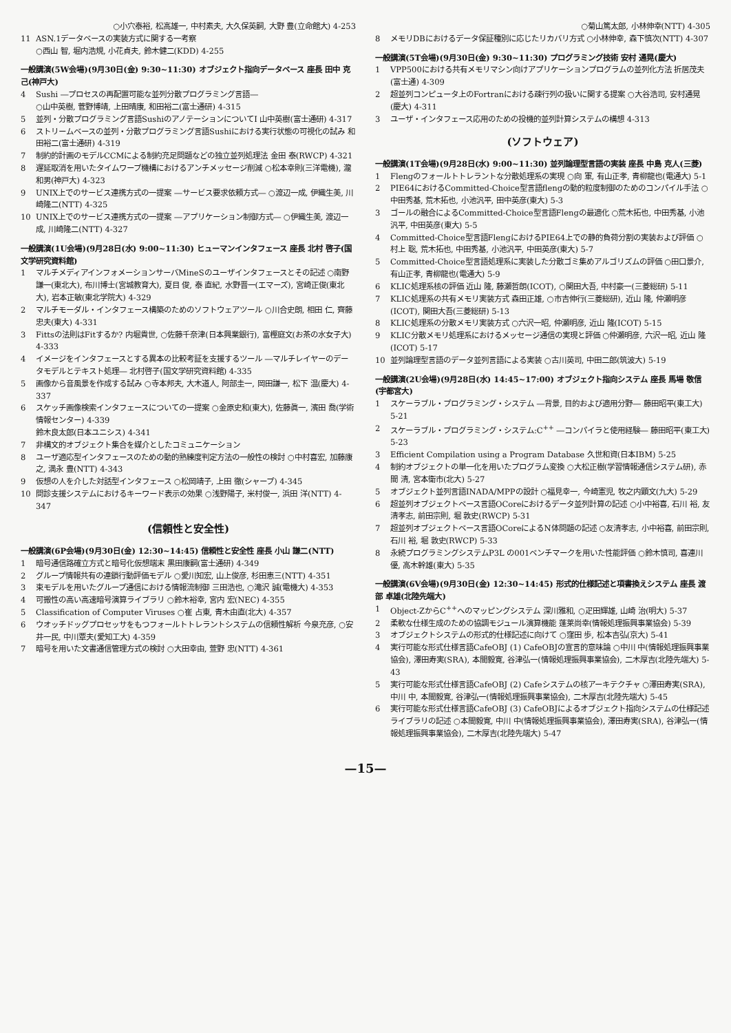○小穴泰裕, 松高雄一, 中村素夫, 大久保英嗣, 大野 豊(立命館大) 4-253
11 ASN.1データベースの実装方式に関する一考察
○西山 智, 堀内浩規, 小花貞夫, 鈴木健二(KDD) 4-255
一般講演(5W会場)(9月30日(金) 9:30~11:30) オブジェクト指向データベース 座長 田中 克己(神戸大)
4 Sushi ―プロセスの再配置可能な並列分散プログラミング言語―
○山中英樹, 菅野博靖, 上田晴康, 和田裕二(富士通研) 4-315
5 並列・分散プログラミング言語SushiのアノテーションについてI 山中英樹(富士通研) 4-317
6 ストリームベースの並列・分散プログラミング言語Sushiにおける実行状態の可視化の試み 和田裕二(富士通研) 4-319
7 制約的計画のモデルCCMによる制約充足問題などの独立並列処理法 金田 泰(RWCP) 4-321
8 遅延取消を用いたタイムワープ機構におけるアンチメッセージ削減 ○松本幸則(三洋電機), 瀧 和男(神戸大) 4-323
9 UNIX上でのサービス連携方式の一提案 ―サービス要求依頼方式― ○渡辺一成, 伊織生美, 川崎隆二(NTT) 4-325
10 UNIX上でのサービス連携方式の一提案 ―アプリケーション制御方式― ○伊織生美, 渡辺一成, 川崎隆二(NTT) 4-327
一般講演(1U会場)(9月28日(水) 9:00~11:30) ヒューマンインタフェース 座長 北村 啓子(国文学研究資料館)
1 マルチメディアインフォメーションサーバMineSのユーザインタフェースとその記述 ○南野謙一(東北大), 布川博士(宮城教育大), 夏目 俊, 泰 直紀, 水野晋一(エマーズ), 宮崎正俊(東北大), 岩本正敏(東北学院大) 4-329
2 マルチモーダル・インタフェース構築のためのソフトウェアツール ○川合史朗, 相田 仁, 齊藤忠夫(東大) 4-331
3 Fittsの法則はFitするか? 内堀貴世, ○佐藤千奈津(日本興業銀行), 富樫庭文(お茶の水女子大) 4-333
4 イメージをインタフェースとする異本の比較考証を支援するツール ―マルチレイヤーのデータモデルとテキスト処理― 北村啓子(国文学研究資料館) 4-335
5 画像から音風景を作成する試み ○寺本邦夫, 大木道人, 阿部圭一, 岡田謙一, 松下 温(慶大) 4-337
6 スケッチ画像検索インタフェースについての一提案 ○金原史和(東大), 佐藤眞一, 濱田 喬(学術情報センター) 4-339
鈴木良太郎(日本ユニシス) 4-341
7 非構文的オブジェクト集合を媒介としたコミュニケーション
8 ユーザ適応型インタフェースのための動的熟練度判定方法の一般性の検討 ○中村喜宏, 加藤康之, 満永 豊(NTT) 4-343
9 仮想の人を介した対話型インタフェース ○松岡靖子, 上田 徹(シャープ) 4-345
10 問診支援システムにおけるキーワード表示の効果 ○浅野陽子, 米村俊一, 浜田 洋(NTT) 4-347
(信頼性と安全性)
一般講演(6P会場)(9月30日(金) 12:30~14:45) 信頼性と安全性 座長 小山 謙二(NTT)
1 暗号通信路確立方式と暗号化仮想端末 黒田康嗣(富士通研) 4-349
2 グループ情報共有の連鎖行動評価モデル ○愛川知宏, 山上俊彦, 杉田恵三(NTT) 4-351
3 束モデルを用いたグループ通信における情報流制御 三田浩也, ○滝沢 誠(電機大) 4-353
4 可搬性の高い高速暗号演算ライブラリ ○鈴木裕幸, 宮内 宏(NEC) 4-355
5 Classification of Computer Viruses ○崔 占東, 青木由直(北大) 4-357
6 ウオッチドッグプロセッサをもつフォールトトレラントシステムの信頼性解析 今泉充彦, ○安井一民, 中川覃夫(愛知工大) 4-359
7 暗号を用いた文書通信管理方式の検討 ○大田幸由, 萱野 忠(NTT) 4-361
○菊山篤太郎, 小林伸幸(NTT) 4-305
8 メモリDBにおけるデータ保証種別に応じたリカバリ方式 ○小林伸幸, 森下慎次(NTT) 4-307
一般講演(5T会場)(9月30日(金) 9:30~11:30) プログラミング技術 安村 通晃(慶大)
1 VPP500における共有メモリマシン向けアプリケーションプログラムの並列化方法 折居茂夫(富士通) 4-309
2 超並列コンピュータ上のFortranにおける疎行列の扱いに関する提案 ○大谷浩司, 安村通晃(慶大) 4-311
3 ユーザ・インタフェース応用のための投機的並列計算システムの構想 4-313
(ソフトウェア)
一般講演(1T会場)(9月28日(水) 9:00~11:30) 並列論理型言語の実装 座長 中島 克人(三菱)
1 Flengのフォールトトレラントな分散処理系の実現 ○向 軍, 有山正孝, 青柳龍也(電通大) 5-1
2 PIE64におけるCommitted-Choice型言語flengの動的粒度制御のためのコンパイル手法 ○中田秀基, 荒木拓也, 小池汎平, 田中英彦(東大) 5-3
3 ゴールの融合によるCommitted-Choice型言語Flengの最適化 ○荒木拓也, 中田秀基, 小池汎平, 中田英彦(東大) 5-5
4 Committed-Choice型言語FlengにおけるPIE64上での静的負荷分割の実装および評価 ○村上 聡, 荒木拓也, 中田秀基, 小池汎平, 中田英彦(東大) 5-7
5 Committed-Choice型言語処理系に実装した分散ゴミ集めアルゴリズムの評価 ○田口景介, 有山正孝, 青柳龍也(電通大) 5-9
6 KLIC処理系核の評価 近山 隆, 藤瀬哲朗(ICOT), ○関田大吾, 中村豪一(三菱総研) 5-11
7 KLIC処理系の共有メモリ実装方式 森田正雄, ○市吉伸行(三菱総研), 近山 隆, 仲瀬明彦(ICOT), 関田大吾(三菱総研) 5-13
8 KLIC処理系の分散メモリ実装方式 ○六沢一昭, 仲瀬明彦, 近山 隆(ICOT) 5-15
9 KLIC分散メモリ処理系におけるメッセージ通信の実現と評価 ○仲瀬明彦, 六沢一昭, 近山 隆(ICOT) 5-17
10 並列論理型言語のデータ並列言語による実装 ○古川英司, 中田二郎(筑波大) 5-19
一般講演(2U会場)(9月28日(水) 14:45~17:00) オブジェクト指向システム 座長 馬場 敬信(宇都宮大)
1 スケーラブル・プログラミング・システム ―背景, 目的および適用分野― 藤田昭平(東工大) 5-21
2 スケーラブル・プログラミング・システム:C<sup>++</sup> ―コンパイラと使用経験― 藤田昭平(東工大) 5-23
3 Efficient Compilation using a Program Database 久世和資(日本IBM) 5-25
4 制約オブジェクトの単一化を用いたプログラム変換 ○大松正樹(学習情報通信システム研), 赤間 清, 宮本衛市(北大) 5-27
5 オブジェクト並列言語INADA/MPPの設計 ○福見幸一, 今崎憲児, 牧之内顕文(九大) 5-29
6 超並列オブジェクトベース言語OCoreにおけるデータ並列計算の記述 ○小中裕喜, 石川 裕, 友清孝志, 前田宗則, 堀 敦史(RWCP) 5-31
7 超並列オブジェクトベース言語OCoreによるN体問題の記述 ○友清孝志, 小中裕喜, 前田宗則, 石川 裕, 堀 敦史(RWCP) 5-33
8 永続プログラミングシステムP3L の001ベンチマークを用いた性能評価 ○鈴木慎司, 喜連川優, 高木幹雄(東大) 5-35
一般講演(6V会場)(9月30日(金) 12:30~14:45) 形式的仕様記述と項書換えシステム 座長 渡部 卓雄(北陸先端大)
1 Object-ZからC<sup>++</sup>へのマッピングシステム 深川雅和, ○疋田輝雄, 山崎 治(明大) 5-37
2 柔軟な仕様生成のための協調モジュール演算機能 蓬莱尚幸(情報処理振興事業協会) 5-39
3 オブジェクトシステムの形式的仕様記述に向けて ○窪田 歩, 松本吉弘(京大) 5-41
4 実行可能な形式仕様言語CafeOBJ (1) CafeOBJの宣言的意味論 ○中川 中(情報処理振興事業協会), 澤田寿実(SRA), 本間毅寛, 谷津弘一(情報処理振興事業協会), 二木厚吉(北陸先端大) 5-43
5 実行可能な形式仕様言語CafeOBJ (2) Cafeシステムの核アーキテクチャ ○澤田寿実(SRA), 中川 中, 本間毅寛, 谷津弘一(情報処理振興事業協会), 二木厚吉(北陸先端大) 5-45
6 実行可能な形式仕様言語CafeOBJ (3) CafeOBJによるオブジェクト指向システムの仕様記述ライブラリの記述 ○本間毅寛, 中川 中(情報処理振興事業協会), 澤田寿実(SRA), 谷津弘一(情報処理振興事業協会), 二木厚吉(北陸先端大) 5-47
—15—